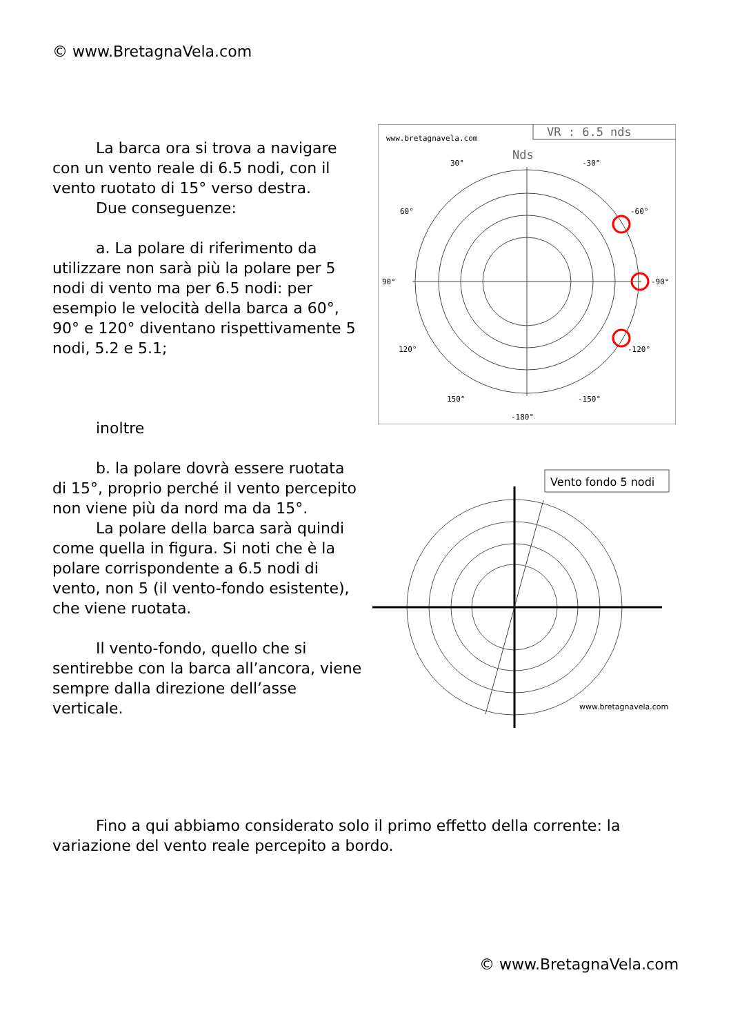© www.BretagnaVela.com
La barca ora si trova a navigare con un vento reale di 6.5 nodi, con il vento ruotato di 15° verso destra.
Due conseguenze:
a. La polare di riferimento da utilizzare non sarà più la polare per 5 nodi di vento ma per 6.5 nodi: per esempio le velocità della barca a 60°, 90° e 120° diventano rispettivamente 5 nodi, 5.2 e 5.1;
inoltre
b. la polare dovrà essere ruotata di 15°, proprio perché il vento percepito non viene più da nord ma da 15°.
La polare della barca sarà quindi come quella in figura. Si noti che è la polare corrispondente a 6.5 nodi di vento, non 5 (il vento-fondo esistente), che viene ruotata.
Il vento-fondo, quello che si sentirebbe con la barca all’ancora, viene sempre dalla direzione dell’asse verticale.
VR : 6.5 nds
www.bretagnavela.com
Nds
30°
-30°
60°
-60°
90°
-90°
120°
-120°
150°
-150°
-180°
Vento fondo 5 nodi
www.bretagnavela.com
Fino a qui abbiamo considerato solo il primo effetto della corrente: la variazione del vento reale percepito a bordo.
© www.BretagnaVela.com